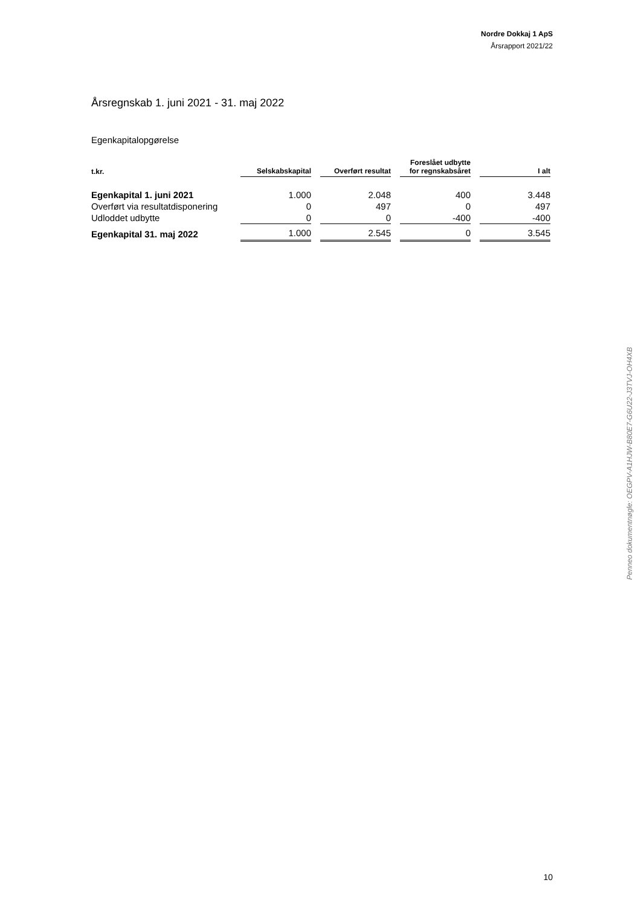Nordre Dokkaj 1 ApS
Årsrapport 2021/22
Årsregnskab 1. juni 2021 - 31. maj 2022
Egenkapitalopgørelse
| t.kr. | Selskabskapital | Overført resultat | Foreslået udbytte for regnskabsåret | I alt |
| --- | --- | --- | --- | --- |
| Egenkapital 1. juni 2021 | 1.000 | 2.048 | 400 | 3.448 |
| Overført via resultatdisponering | 0 | 497 | 0 | 497 |
| Udloddet udbytte | 0 | 0 | -400 | -400 |
| Egenkapital 31. maj 2022 | 1.000 | 2.545 | 0 | 3.545 |
Penneo dokumentnøgle: OEGPV-A1HJW-B80E7-G6U22-J3TVJ-OH4XB
10